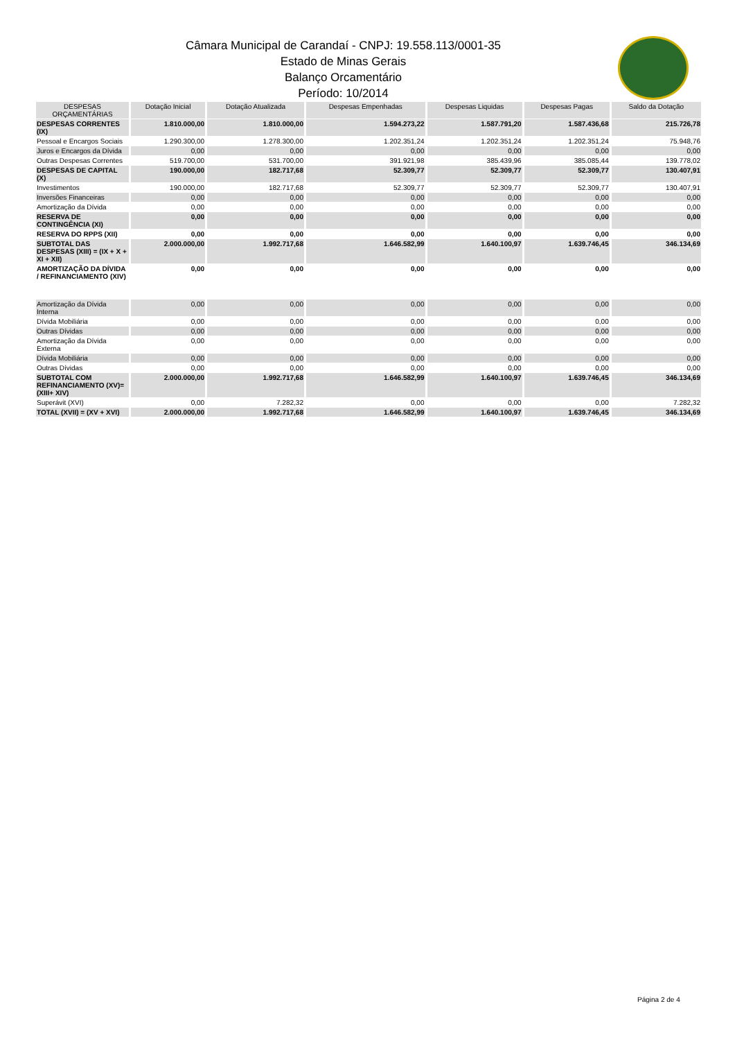Câmara Municipal de Carandaí - CNPJ: 19.558.113/0001-35
Estado de Minas Gerais
Balanço Orcamentário
Período: 10/2014
| DESPESAS ORÇAMENTÁRIAS | Dotação Inicial | Dotação Atualizada | Despesas Empenhadas | Despesas Liquidas | Despesas Pagas | Saldo da Dotação |
| --- | --- | --- | --- | --- | --- | --- |
| DESPESAS CORRENTES (IX) | 1.810.000,00 | 1.810.000,00 | 1.594.273,22 | 1.587.791,20 | 1.587.436,68 | 215.726,78 |
| Pessoal e Encargos Sociais | 1.290.300,00 | 1.278.300,00 | 1.202.351,24 | 1.202.351,24 | 1.202.351,24 | 75.948,76 |
| Juros e Encargos da Dívida | 0,00 | 0,00 | 0,00 | 0,00 | 0,00 | 0,00 |
| Outras Despesas Correntes | 519.700,00 | 531.700,00 | 391.921,98 | 385.439,96 | 385.085,44 | 139.778,02 |
| DESPESAS DE CAPITAL (X) | 190.000,00 | 182.717,68 | 52.309,77 | 52.309,77 | 52.309,77 | 130.407,91 |
| Investimentos | 190.000,00 | 182.717,68 | 52.309,77 | 52.309,77 | 52.309,77 | 130.407,91 |
| Inversões Financeiras | 0,00 | 0,00 | 0,00 | 0,00 | 0,00 | 0,00 |
| Amortização da Dívida | 0,00 | 0,00 | 0,00 | 0,00 | 0,00 | 0,00 |
| RESERVA DE CONTINGÊNCIA (XI) | 0,00 | 0,00 | 0,00 | 0,00 | 0,00 | 0,00 |
| RESERVA DO RPPS (XII) | 0,00 | 0,00 | 0,00 | 0,00 | 0,00 | 0,00 |
| SUBTOTAL DAS DESPESAS (XIII) = (IX + X + XI + XII) | 2.000.000,00 | 1.992.717,68 | 1.646.582,99 | 1.640.100,97 | 1.639.746,45 | 346.134,69 |
| AMORTIZAÇÃO DA DÍVIDA / REFINANCIAMENTO (XIV) | 0,00 | 0,00 | 0,00 | 0,00 | 0,00 | 0,00 |
| Amortização da Dívida Interna | 0,00 | 0,00 | 0,00 | 0,00 | 0,00 | 0,00 |
| Dívida Mobiliária | 0,00 | 0,00 | 0,00 | 0,00 | 0,00 | 0,00 |
| Outras Dívidas | 0,00 | 0,00 | 0,00 | 0,00 | 0,00 | 0,00 |
| Amortização da Dívida Externa | 0,00 | 0,00 | 0,00 | 0,00 | 0,00 | 0,00 |
| Dívida Mobiliária | 0,00 | 0,00 | 0,00 | 0,00 | 0,00 | 0,00 |
| Outras Dívidas | 0,00 | 0,00 | 0,00 | 0,00 | 0,00 | 0,00 |
| SUBTOTAL COM REFINANCIAMENTO (XV)= (XIII+ XIV) | 2.000.000,00 | 1.992.717,68 | 1.646.582,99 | 1.640.100,97 | 1.639.746,45 | 346.134,69 |
| Superávit (XVI) | 0,00 | 7.282,32 | 0,00 | 0,00 | 0,00 | 7.282,32 |
| TOTAL (XVII) = (XV + XVI) | 2.000.000,00 | 1.992.717,68 | 1.646.582,99 | 1.640.100,97 | 1.639.746,45 | 346.134,69 |
Página 2 de 4